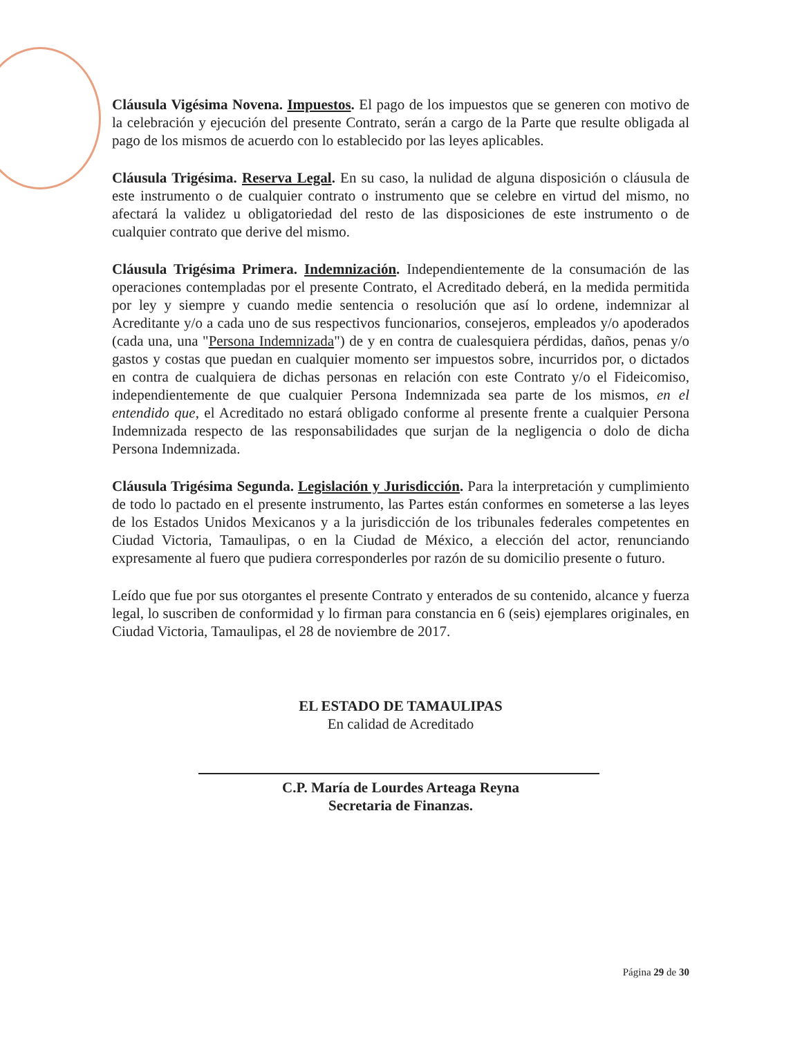Cláusula Vigésima Novena. Impuestos. El pago de los impuestos que se generen con motivo de la celebración y ejecución del presente Contrato, serán a cargo de la Parte que resulte obligada al pago de los mismos de acuerdo con lo establecido por las leyes aplicables.
Cláusula Trigésima. Reserva Legal. En su caso, la nulidad de alguna disposición o cláusula de este instrumento o de cualquier contrato o instrumento que se celebre en virtud del mismo, no afectará la validez u obligatoriedad del resto de las disposiciones de este instrumento o de cualquier contrato que derive del mismo.
Cláusula Trigésima Primera. Indemnización. Independientemente de la consumación de las operaciones contempladas por el presente Contrato, el Acreditado deberá, en la medida permitida por ley y siempre y cuando medie sentencia o resolución que así lo ordene, indemnizar al Acreditante y/o a cada uno de sus respectivos funcionarios, consejeros, empleados y/o apoderados (cada una, una "Persona Indemnizada") de y en contra de cualesquiera pérdidas, daños, penas y/o gastos y costas que puedan en cualquier momento ser impuestos sobre, incurridos por, o dictados en contra de cualquiera de dichas personas en relación con este Contrato y/o el Fideicomiso, independientemente de que cualquier Persona Indemnizada sea parte de los mismos, en el entendido que, el Acreditado no estará obligado conforme al presente frente a cualquier Persona Indemnizada respecto de las responsabilidades que surjan de la negligencia o dolo de dicha Persona Indemnizada.
Cláusula Trigésima Segunda. Legislación y Jurisdicción. Para la interpretación y cumplimiento de todo lo pactado en el presente instrumento, las Partes están conformes en someterse a las leyes de los Estados Unidos Mexicanos y a la jurisdicción de los tribunales federales competentes en Ciudad Victoria, Tamaulipas, o en la Ciudad de México, a elección del actor, renunciando expresamente al fuero que pudiera corresponderles por razón de su domicilio presente o futuro.
Leído que fue por sus otorgantes el presente Contrato y enterados de su contenido, alcance y fuerza legal, lo suscriben de conformidad y lo firman para constancia en 6 (seis) ejemplares originales, en Ciudad Victoria, Tamaulipas, el 28 de noviembre de 2017.
EL ESTADO DE TAMAULIPAS
En calidad de Acreditado
C.P. María de Lourdes Arteaga Reyna
Secretaria de Finanzas.
Página 29 de 30